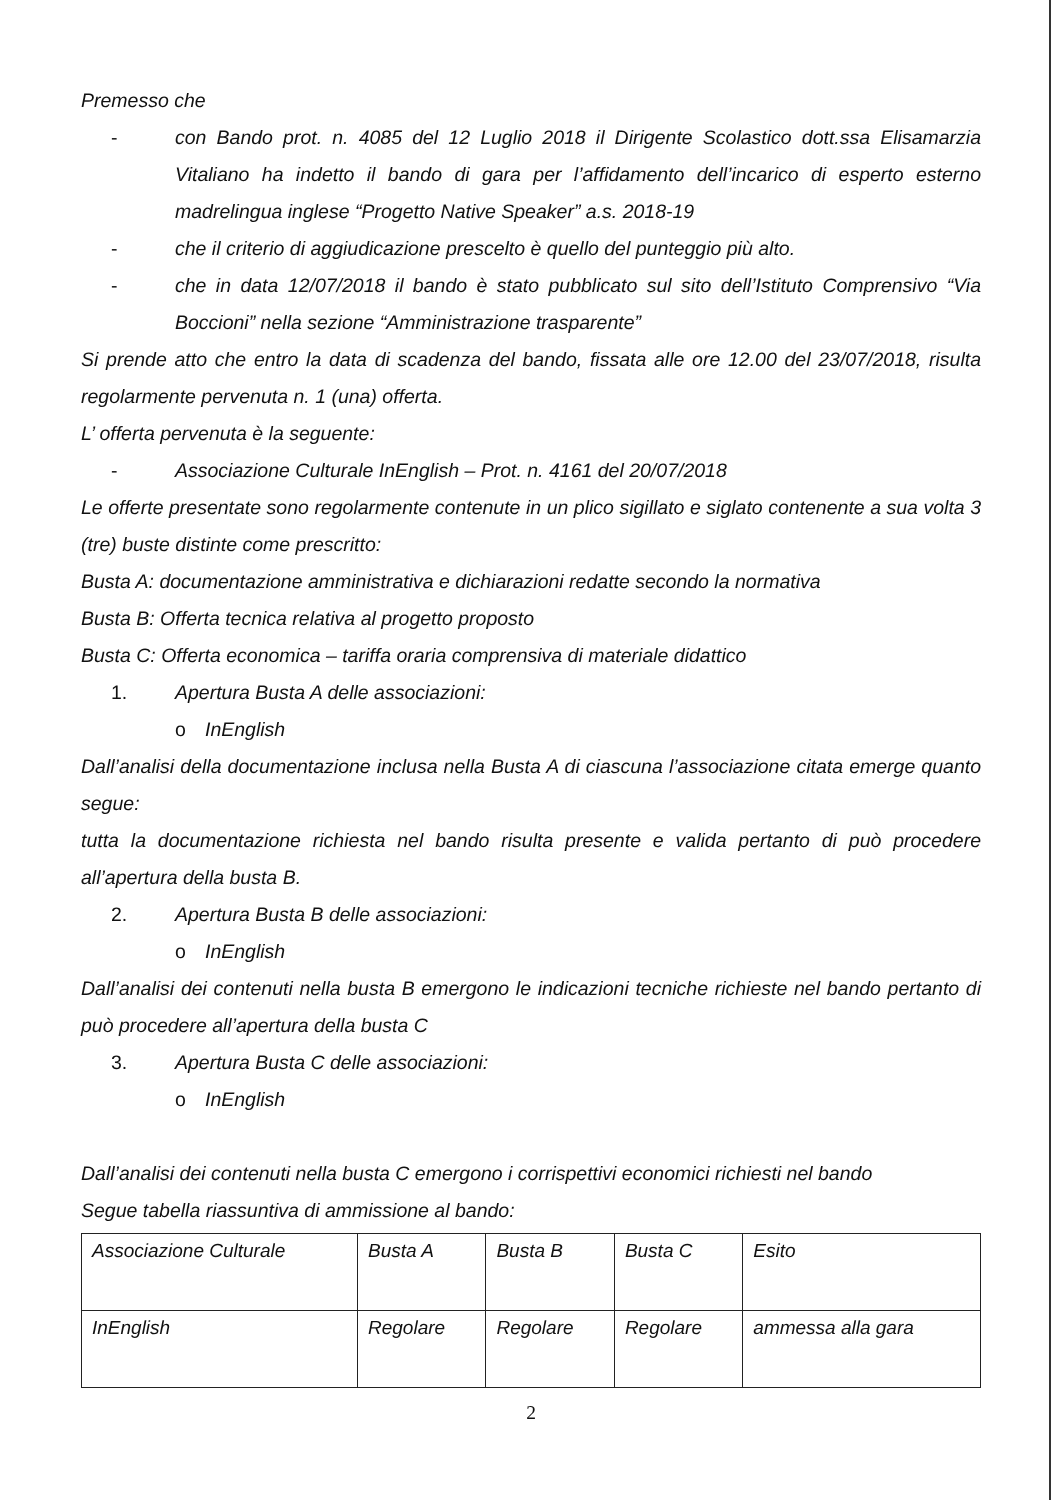Premesso che
- con Bando prot. n. 4085 del 12 Luglio 2018 il Dirigente Scolastico dott.ssa Elisamarzia Vitaliano ha indetto il bando di gara per l’affidamento dell’incarico di esperto esterno madrelingua inglese “Progetto Native Speaker” a.s. 2018-19
- che il criterio di aggiudicazione prescelto è quello del punteggio più alto.
- che in data 12/07/2018 il bando è stato pubblicato sul sito dell’Istituto Comprensivo “Via Boccioni” nella sezione “Amministrazione trasparente”
Si prende atto che entro la data di scadenza del bando, fissata alle ore 12.00 del 23/07/2018, risulta regolarmente pervenuta n. 1 (una) offerta.
L’ offerta pervenuta è la seguente:
- Associazione Culturale InEnglish – Prot. n. 4161 del 20/07/2018
Le offerte presentate sono regolarmente contenute in un plico sigillato e siglato contenente a sua volta 3 (tre) buste distinte come prescritto:
Busta A: documentazione amministrativa e dichiarazioni redatte secondo la normativa
Busta B: Offerta tecnica relativa al progetto proposto
Busta C: Offerta economica – tariffa oraria comprensiva di materiale didattico
1. Apertura Busta A delle associazioni:
o InEnglish
Dall’analisi della documentazione inclusa nella Busta A di ciascuna l’associazione citata emerge quanto segue:
tutta la documentazione richiesta nel bando risulta presente e valida pertanto di può procedere all’apertura della busta B.
2. Apertura Busta B delle associazioni:
o InEnglish
Dall’analisi dei contenuti nella busta B emergono le indicazioni tecniche richieste nel bando pertanto di può procedere all’apertura della busta C
3. Apertura Busta C delle associazioni:
o InEnglish
Dall’analisi dei contenuti nella busta C emergono i corrispettivi economici richiesti nel bando
Segue tabella riassuntiva di ammissione al bando:
| Associazione Culturale | Busta A | Busta B | Busta C | Esito |
| InEnglish | Regolare | Regolare | Regolare | ammessa alla gara |
2